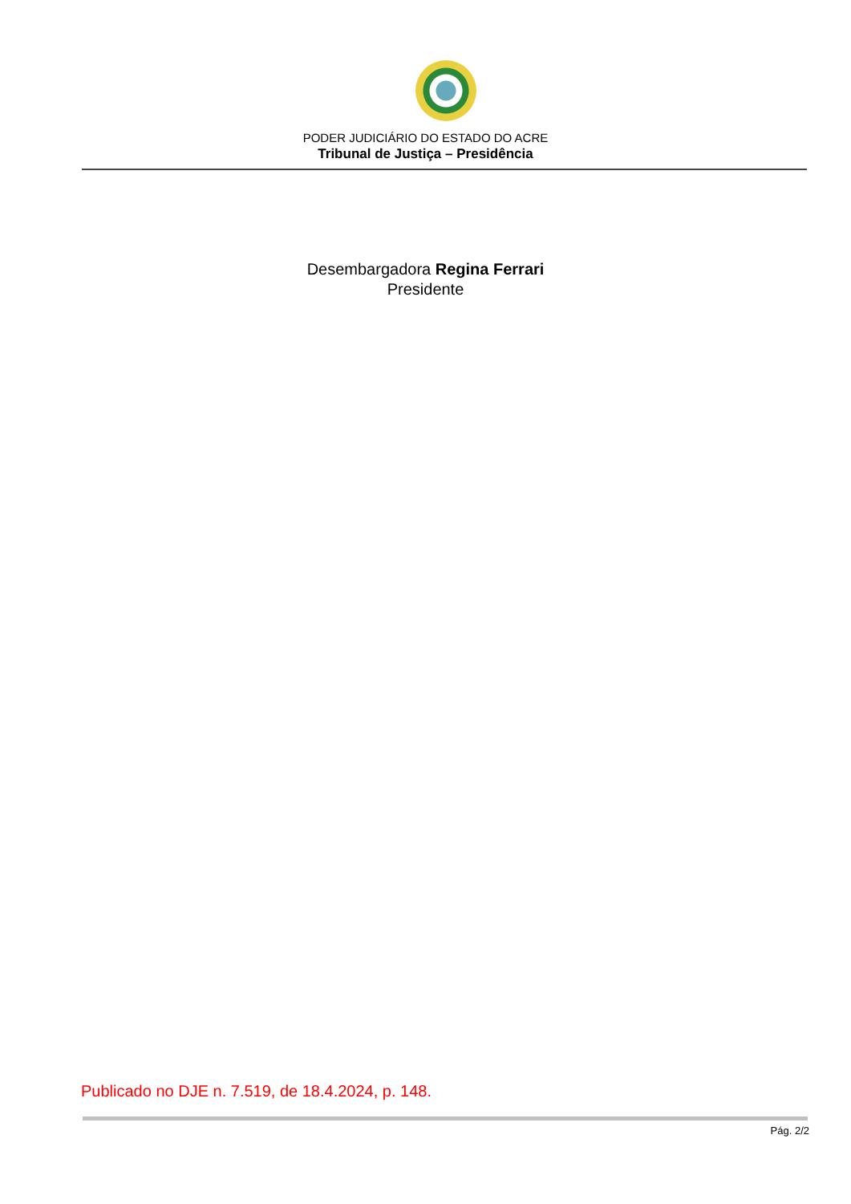PODER JUDICIÁRIO DO ESTADO DO ACRE
Tribunal de Justiça – Presidência
Desembargadora Regina Ferrari
Presidente
Publicado no DJE n. 7.519, de 18.4.2024, p. 148.
Pág. 2/2